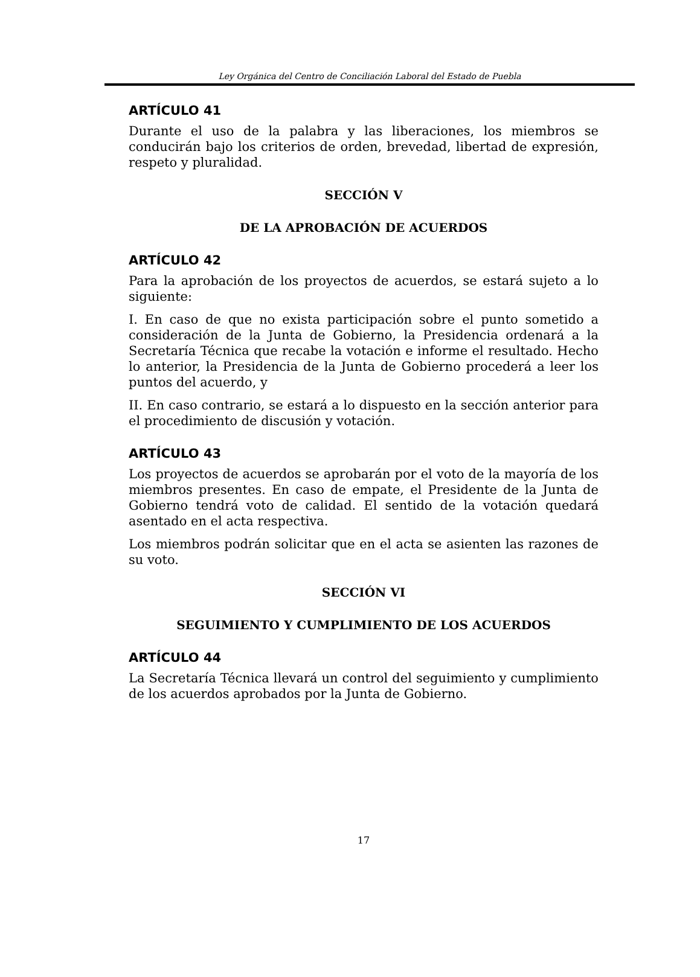Ley Orgánica del Centro de Conciliación Laboral del Estado de Puebla
ARTÍCULO 41
Durante el uso de la palabra y las liberaciones, los miembros se conducirán bajo los criterios de orden, brevedad, libertad de expresión, respeto y pluralidad.
SECCIÓN V
DE LA APROBACIÓN DE ACUERDOS
ARTÍCULO 42
Para la aprobación de los proyectos de acuerdos, se estará sujeto a lo siguiente:
I. En caso de que no exista participación sobre el punto sometido a consideración de la Junta de Gobierno, la Presidencia ordenará a la Secretaría Técnica que recabe la votación e informe el resultado. Hecho lo anterior, la Presidencia de la Junta de Gobierno procederá a leer los puntos del acuerdo, y
II. En caso contrario, se estará a lo dispuesto en la sección anterior para el procedimiento de discusión y votación.
ARTÍCULO 43
Los proyectos de acuerdos se aprobarán por el voto de la mayoría de los miembros presentes. En caso de empate, el Presidente de la Junta de Gobierno tendrá voto de calidad. El sentido de la votación quedará asentado en el acta respectiva.
Los miembros podrán solicitar que en el acta se asienten las razones de su voto.
SECCIÓN VI
SEGUIMIENTO Y CUMPLIMIENTO DE LOS ACUERDOS
ARTÍCULO 44
La Secretaría Técnica llevará un control del seguimiento y cumplimiento de los acuerdos aprobados por la Junta de Gobierno.
17